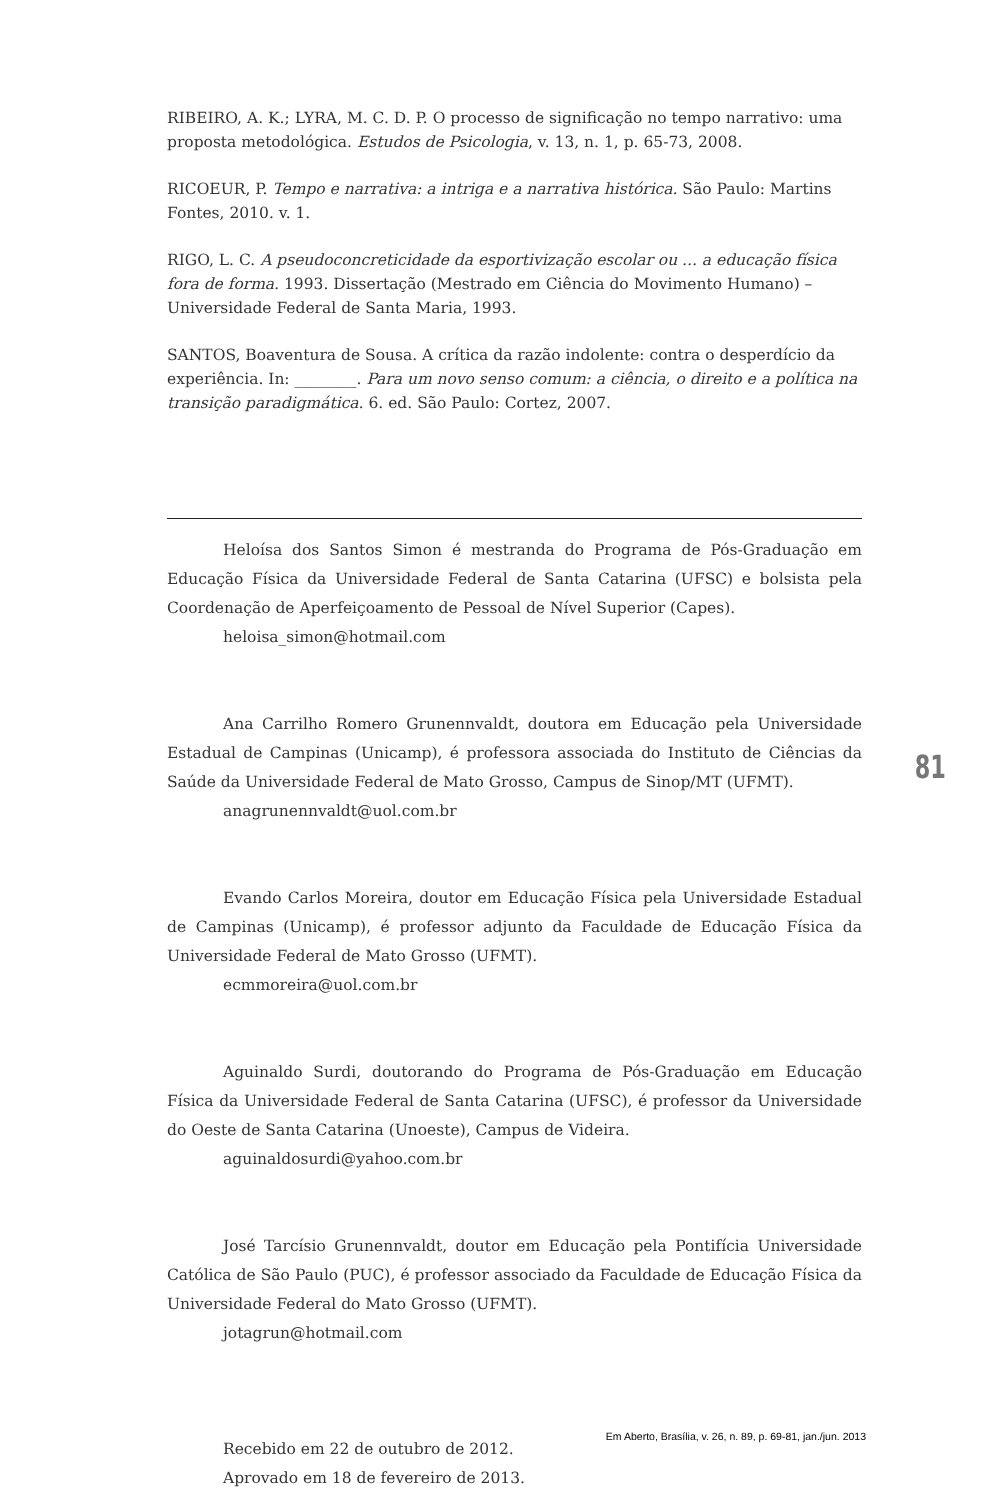RIBEIRO, A. K.; LYRA, M. C. D. P. O processo de significação no tempo narrativo: uma proposta metodológica. Estudos de Psicologia, v. 13, n. 1, p. 65-73, 2008.
RICOEUR, P. Tempo e narrativa: a intriga e a narrativa histórica. São Paulo: Martins Fontes, 2010. v. 1.
RIGO, L. C. A pseudoconcreticidade da esportivização escolar ou ... a educação física fora de forma. 1993. Dissertação (Mestrado em Ciência do Movimento Humano) – Universidade Federal de Santa Maria, 1993.
SANTOS, Boaventura de Sousa. A crítica da razão indolente: contra o desperdício da experiência. In: ________. Para um novo senso comum: a ciência, o direito e a política na transição paradigmática. 6. ed. São Paulo: Cortez, 2007.
Heloísa dos Santos Simon é mestranda do Programa de Pós-Graduação em Educação Física da Universidade Federal de Santa Catarina (UFSC) e bolsista pela Coordenação de Aperfeiçoamento de Pessoal de Nível Superior (Capes).
heloisa_simon@hotmail.com
Ana Carrilho Romero Grunennvaldt, doutora em Educação pela Universidade Estadual de Campinas (Unicamp), é professora associada do Instituto de Ciências da Saúde da Universidade Federal de Mato Grosso, Campus de Sinop/MT (UFMT).
anagrunennvaldt@uol.com.br
Evando Carlos Moreira, doutor em Educação Física pela Universidade Estadual de Campinas (Unicamp), é professor adjunto da Faculdade de Educação Física da Universidade Federal de Mato Grosso (UFMT).
ecmmoreira@uol.com.br
Aguinaldo Surdi, doutorando do Programa de Pós-Graduação em Educação Física da Universidade Federal de Santa Catarina (UFSC), é professor da Universidade do Oeste de Santa Catarina (Unoeste), Campus de Videira.
aguinaldosurdi@yahoo.com.br
José Tarcísio Grunennvaldt, doutor em Educação pela Pontifícia Universidade Católica de São Paulo (PUC), é professor associado da Faculdade de Educação Física da Universidade Federal do Mato Grosso (UFMT).
jotagrun@hotmail.com
Recebido em 22 de outubro de 2012.
Aprovado em 18 de fevereiro de 2013.
81
Em Aberto, Brasília, v. 26, n. 89, p. 69-81, jan./jun. 2013